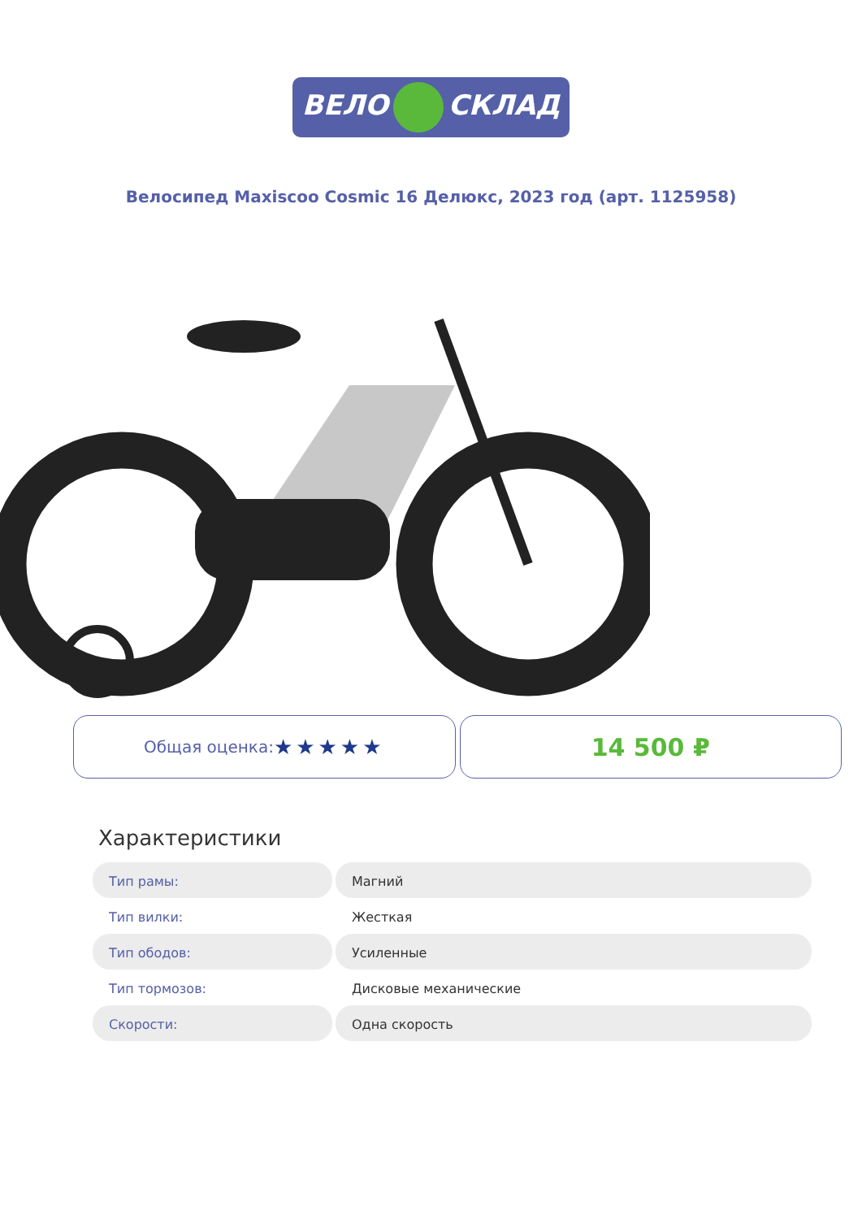ВЕЛО СКЛАД
Велосипед Maxiscoo Cosmic 16 Делюкс, 2023 год (арт. 1125958)
Общая оценка: ★★★★★
14 500 ₽
Характеристики
| Тип рамы: | Магний |
| Тип вилки: | Жесткая |
| Тип ободов: | Усиленные |
| Тип тормозов: | Дисковые механические |
| Скорости: | Одна скорость |